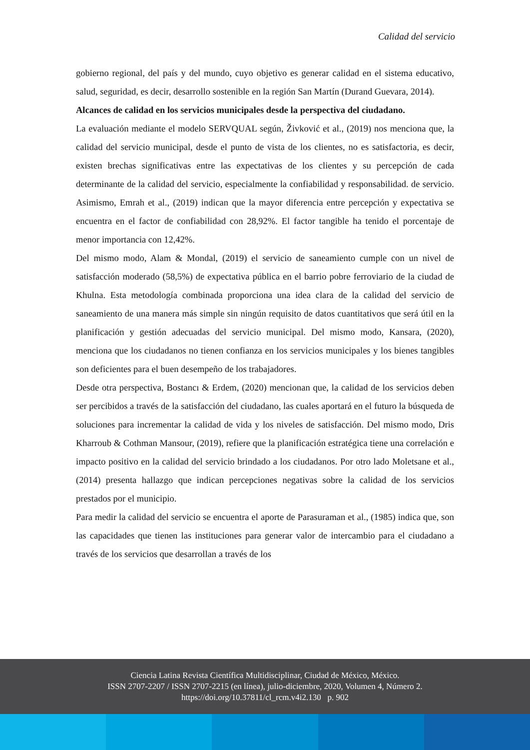Calidad del servicio
gobierno regional, del país y del mundo, cuyo objetivo es generar calidad en el sistema educativo, salud, seguridad, es decir, desarrollo sostenible en la región San Martín (Durand Guevara, 2014).
Alcances de calidad en los servicios municipales desde la perspectiva del ciudadano.
La evaluación mediante el modelo SERVQUAL según, Živković et al., (2019) nos menciona que, la calidad del servicio municipal, desde el punto de vista de los clientes, no es satisfactoria, es decir, existen brechas significativas entre las expectativas de los clientes y su percepción de cada determinante de la calidad del servicio, especialmente la confiabilidad y responsabilidad. de servicio. Asimismo, Emrah et al., (2019) indican que la mayor diferencia entre percepción y expectativa se encuentra en el factor de confiabilidad con 28,92%. El factor tangible ha tenido el porcentaje de menor importancia con 12,42%.
Del mismo modo, Alam & Mondal, (2019) el servicio de saneamiento cumple con un nivel de satisfacción moderado (58,5%) de expectativa pública en el barrio pobre ferroviario de la ciudad de Khulna. Esta metodología combinada proporciona una idea clara de la calidad del servicio de saneamiento de una manera más simple sin ningún requisito de datos cuantitativos que será útil en la planificación y gestión adecuadas del servicio municipal. Del mismo modo, Kansara, (2020), menciona que los ciudadanos no tienen confianza en los servicios municipales y los bienes tangibles son deficientes para el buen desempeño de los trabajadores.
Desde otra perspectiva, Bostancı & Erdem, (2020) mencionan que, la calidad de los servicios deben ser percibidos a través de la satisfacción del ciudadano, las cuales aportará en el futuro la búsqueda de soluciones para incrementar la calidad de vida y los niveles de satisfacción. Del mismo modo, Dris Kharroub & Cothman Mansour, (2019), refiere que la planificación estratégica tiene una correlación e impacto positivo en la calidad del servicio brindado a los ciudadanos. Por otro lado Moletsane et al., (2014) presenta hallazgo que indican percepciones negativas sobre la calidad de los servicios prestados por el municipio.
Para medir la calidad del servicio se encuentra el aporte de Parasuraman et al., (1985) indica que, son las capacidades que tienen las instituciones para generar valor de intercambio para el ciudadano a través de los servicios que desarrollan a través de los
Ciencia Latina Revista Científica Multidisciplinar, Ciudad de México, México.
ISSN 2707-2207 / ISSN 2707-2215 (en línea), julio-diciembre, 2020, Volumen 4, Número 2.
https://doi.org/10.37811/cl_rcm.v4i2.130 p. 902